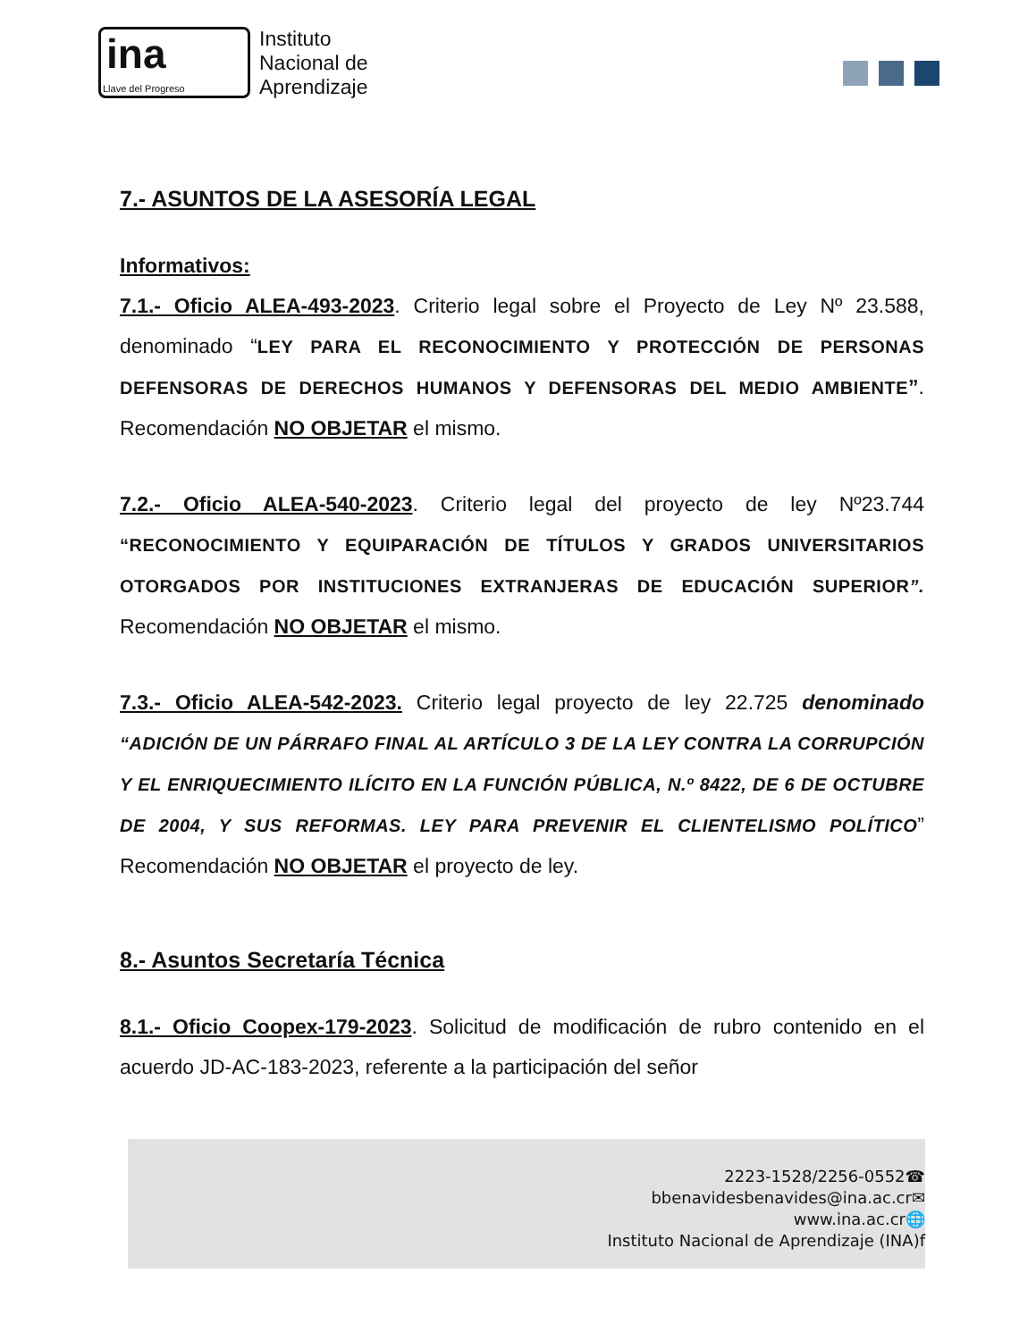ina
Llave del Progreso
Instituto
Nacional de
Aprendizaje
7.- ASUNTOS DE LA ASESORÍA LEGAL
Informativos:
7.1.- Oficio ALEA-493-2023. Criterio legal sobre el Proyecto de Ley Nº 23.588, denominado “LEY PARA EL RECONOCIMIENTO Y PROTECCIÓN DE PERSONAS DEFENSORAS DE DERECHOS HUMANOS Y DEFENSORAS DEL MEDIO AMBIENTE”. Recomendación NO OBJETAR el mismo.
7.2.- Oficio ALEA-540-2023. Criterio legal del proyecto de ley Nº23.744 “RECONOCIMIENTO Y EQUIPARACIÓN DE TÍTULOS Y GRADOS UNIVERSITARIOS OTORGADOS POR INSTITUCIONES EXTRANJERAS DE EDUCACIÓN SUPERIOR”. Recomendación NO OBJETAR el mismo.
7.3.- Oficio ALEA-542-2023. Criterio legal proyecto de ley 22.725 denominado “ADICIÓN DE UN PÁRRAFO FINAL AL ARTÍCULO 3 DE LA LEY CONTRA LA CORRUPCIÓN Y EL ENRIQUECIMIENTO ILÍCITO EN LA FUNCIÓN PÚBLICA, N.º 8422, DE 6 DE OCTUBRE DE 2004, Y SUS REFORMAS. LEY PARA PREVENIR EL CLIENTELISMO POLÍTICO” Recomendación NO OBJETAR el proyecto de ley.
8.- Asuntos Secretaría Técnica
8.1.- Oficio Coopex-179-2023. Solicitud de modificación de rubro contenido en el acuerdo JD-AC-183-2023, referente a la participación del señor
2223-1528/2256-0552☎
bbenavidesbenavides@ina.ac.cr✉
www.ina.ac.cr🌐
Instituto Nacional de Aprendizaje (INA)f